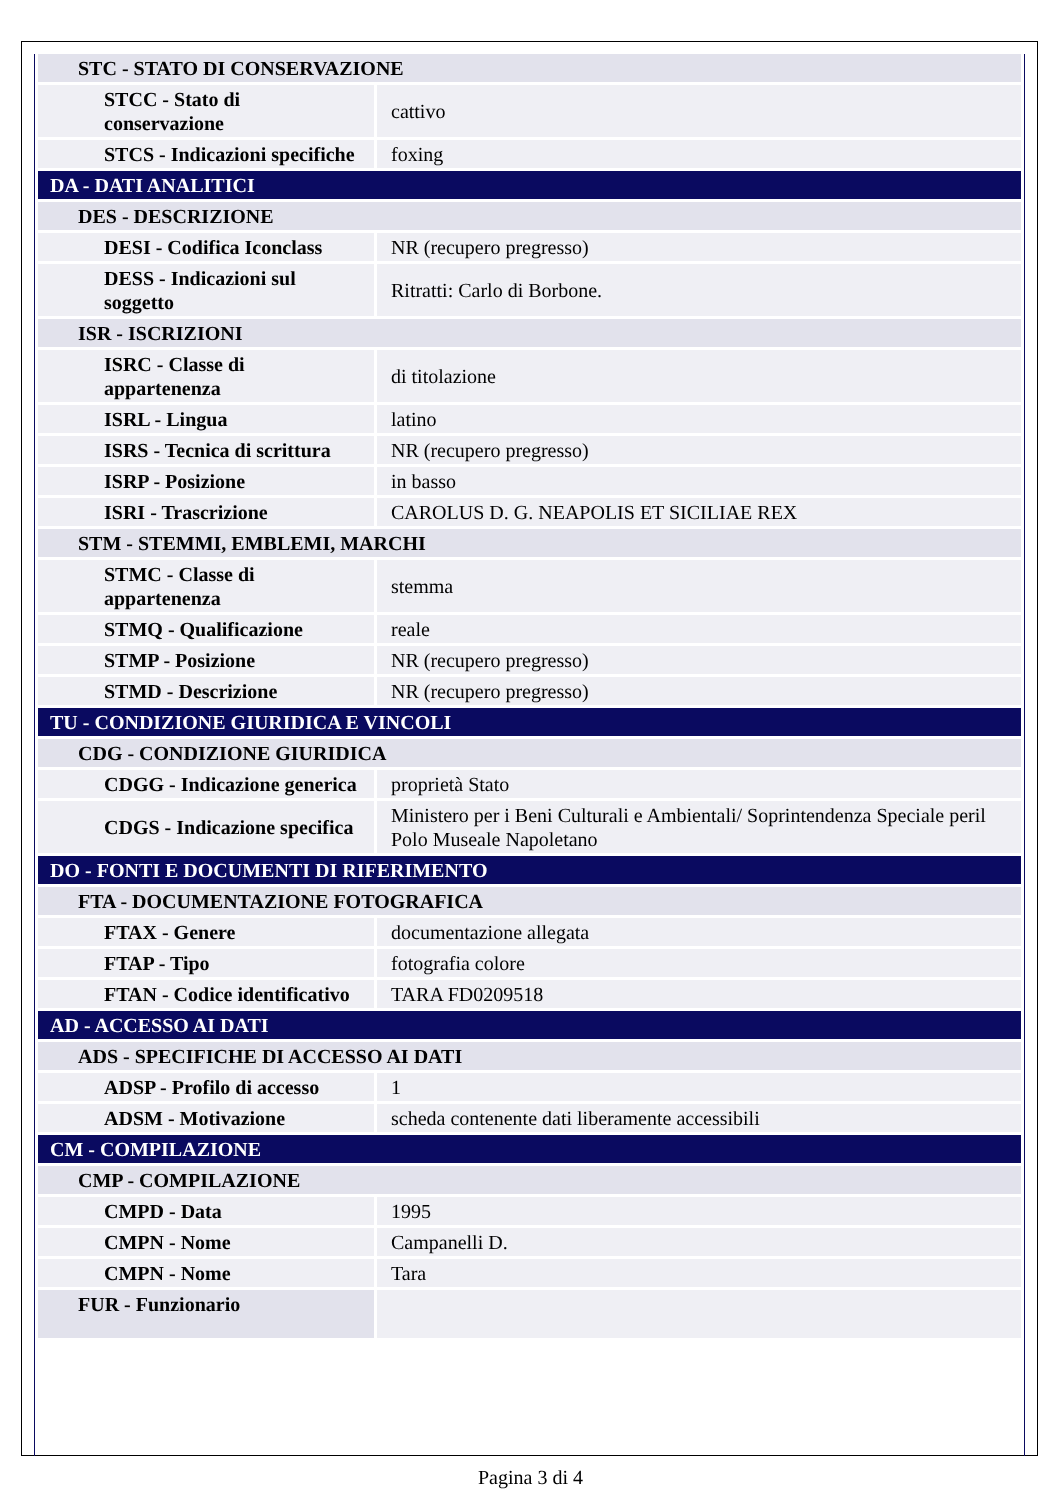| STC - STATO DI CONSERVAZIONE | |
| STCC - Stato di conservazione | cattivo |
| STCS - Indicazioni specifiche | foxing |
| DA - DATI ANALITICI | |
| DES - DESCRIZIONE | |
| DESI - Codifica Iconclass | NR (recupero pregresso) |
| DESS - Indicazioni sul soggetto | Ritratti: Carlo di Borbone. |
| ISR - ISCRIZIONI | |
| ISRC - Classe di appartenenza | di titolazione |
| ISRL - Lingua | latino |
| ISRS - Tecnica di scrittura | NR (recupero pregresso) |
| ISRP - Posizione | in basso |
| ISRI - Trascrizione | CAROLUS D. G. NEAPOLIS ET SICILIAE REX |
| STM - STEMMI, EMBLEMI, MARCHI | |
| STMC - Classe di appartenenza | stemma |
| STMQ - Qualificazione | reale |
| STMP - Posizione | NR (recupero pregresso) |
| STMD - Descrizione | NR (recupero pregresso) |
| TU - CONDIZIONE GIURIDICA E VINCOLI | |
| CDG - CONDIZIONE GIURIDICA | |
| CDGG - Indicazione generica | proprietà Stato |
| CDGS - Indicazione specifica | Ministero per i Beni Culturali e Ambientali/ Soprintendenza Speciale peril Polo Museale Napoletano |
| DO - FONTI E DOCUMENTI DI RIFERIMENTO | |
| FTA - DOCUMENTAZIONE FOTOGRAFICA | |
| FTAX - Genere | documentazione allegata |
| FTAP - Tipo | fotografia colore |
| FTAN - Codice identificativo | TARA FD0209518 |
| AD - ACCESSO AI DATI | |
| ADS - SPECIFICHE DI ACCESSO AI DATI | |
| ADSP - Profilo di accesso | 1 |
| ADSM - Motivazione | scheda contenente dati liberamente accessibili |
| CM - COMPILAZIONE | |
| CMP - COMPILAZIONE | |
| CMPD - Data | 1995 |
| CMPN - Nome | Campanelli D. |
| CMPN - Nome | Tara |
| FUR - Funzionario | |
Pagina 3 di 4